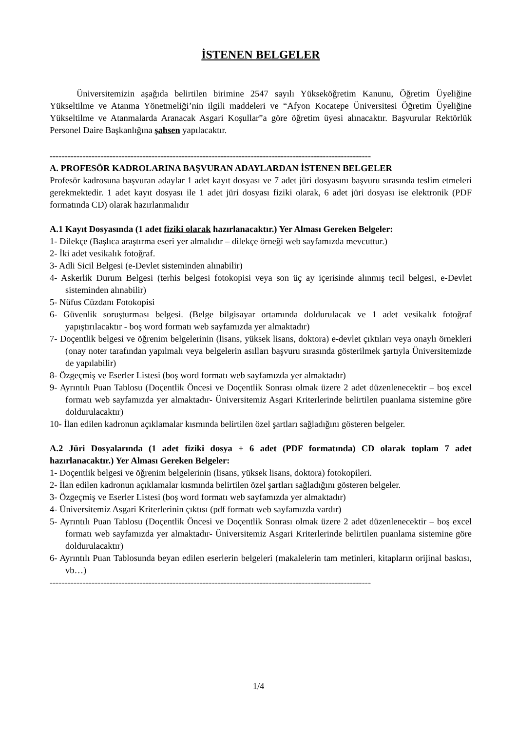İSTENEN BELGELER
Üniversitemizin aşağıda belirtilen birimine 2547 sayılı Yükseköğretim Kanunu, Öğretim Üyeliğine Yükseltilme ve Atanma Yönetmeliği’nin ilgili maddeleri ve “Afyon Kocatepe Üniversitesi Öğretim Üyeliğine Yükseltilme ve Atanmalarda Aranacak Asgari Koşullar”a göre öğretim üyesi alınacaktır. Başvurular Rektörlük Personel Daire Başkanlığına şahsen yapılacaktır.
-----------------------------------------------------------------------------------------------------------
A. PROFESÖR KADROLARINA BAŞVURAN ADAYLARDAN İSTENEN BELGELER
Profesör kadrosuna başvuran adaylar 1 adet kayıt dosyası ve 7 adet jüri dosyasını başvuru sırasında teslim etmeleri gerekmektedir. 1 adet kayıt dosyası ile 1 adet jüri dosyası fiziki olarak, 6 adet jüri dosyası ise elektronik (PDF formatında CD) olarak hazırlanmalıdır
A.1 Kayıt Dosyasında (1 adet fiziki olarak hazırlanacaktır.) Yer Alması Gereken Belgeler:
1- Dilekçe (Başlıca araştırma eseri yer almalıdır – dilekçe örneği web sayfamızda mevcuttur.)
2- İki adet vesikalık fotoğraf.
3- Adli Sicil Belgesi (e-Devlet sisteminden alınabilir)
4- Askerlik Durum Belgesi (terhis belgesi fotokopisi veya son üç ay içerisinde alınmış tecil belgesi, e-Devlet sisteminden alınabilir)
5- Nüfus Cüzdanı Fotokopisi
6- Güvenlik soruşturması belgesi. (Belge bilgisayar ortamında doldurulacak ve 1 adet vesikalık fotoğraf yapıştırılacaktır - boş word formatı web sayfamızda yer almaktadır)
7- Doçentlik belgesi ve öğrenim belgelerinin (lisans, yüksek lisans, doktora) e-devlet çıktıları veya onaylı örnekleri (onay noter tarafından yapılmalı veya belgelerin asılları başvuru sırasında gösterilmek şartıyla Üniversitemizde de yapılabilir)
8- Özgeçmiş ve Eserler Listesi (boş word formatı web sayfamızda yer almaktadır)
9- Ayrıntılı Puan Tablosu (Doçentlik Öncesi ve Doçentlik Sonrası olmak üzere 2 adet düzenlenecektir – boş excel formatı web sayfamızda yer almaktadır- Üniversitemiz Asgari Kriterlerinde belirtilen puanlama sistemine göre doldurulacaktır)
10- İlan edilen kadronun açıklamalar kısmında belirtilen özel şartları sağladığını gösteren belgeler.
A.2 Jüri Dosyalarında (1 adet fiziki dosya + 6 adet (PDF formatında) CD olarak toplam 7 adet hazırlanacaktır.) Yer Alması Gereken Belgeler:
1- Doçentlik belgesi ve öğrenim belgelerinin (lisans, yüksek lisans, doktora) fotokopileri.
2- İlan edilen kadronun açıklamalar kısmında belirtilen özel şartları sağladığını gösteren belgeler.
3- Özgeçmiş ve Eserler Listesi (boş word formatı web sayfamızda yer almaktadır)
4- Üniversitemiz Asgari Kriterlerinin çıktısı (pdf formatı web sayfamızda vardır)
5- Ayrıntılı Puan Tablosu (Doçentlik Öncesi ve Doçentlik Sonrası olmak üzere 2 adet düzenlenecektir – boş excel formatı web sayfamızda yer almaktadır- Üniversitemiz Asgari Kriterlerinde belirtilen puanlama sistemine göre doldurulacaktır)
6- Ayrıntılı Puan Tablosunda beyan edilen eserlerin belgeleri (makalelerin tam metinleri, kitapların orijinal baskısı, vb…)
-----------------------------------------------------------------------------------------------------------
1/4